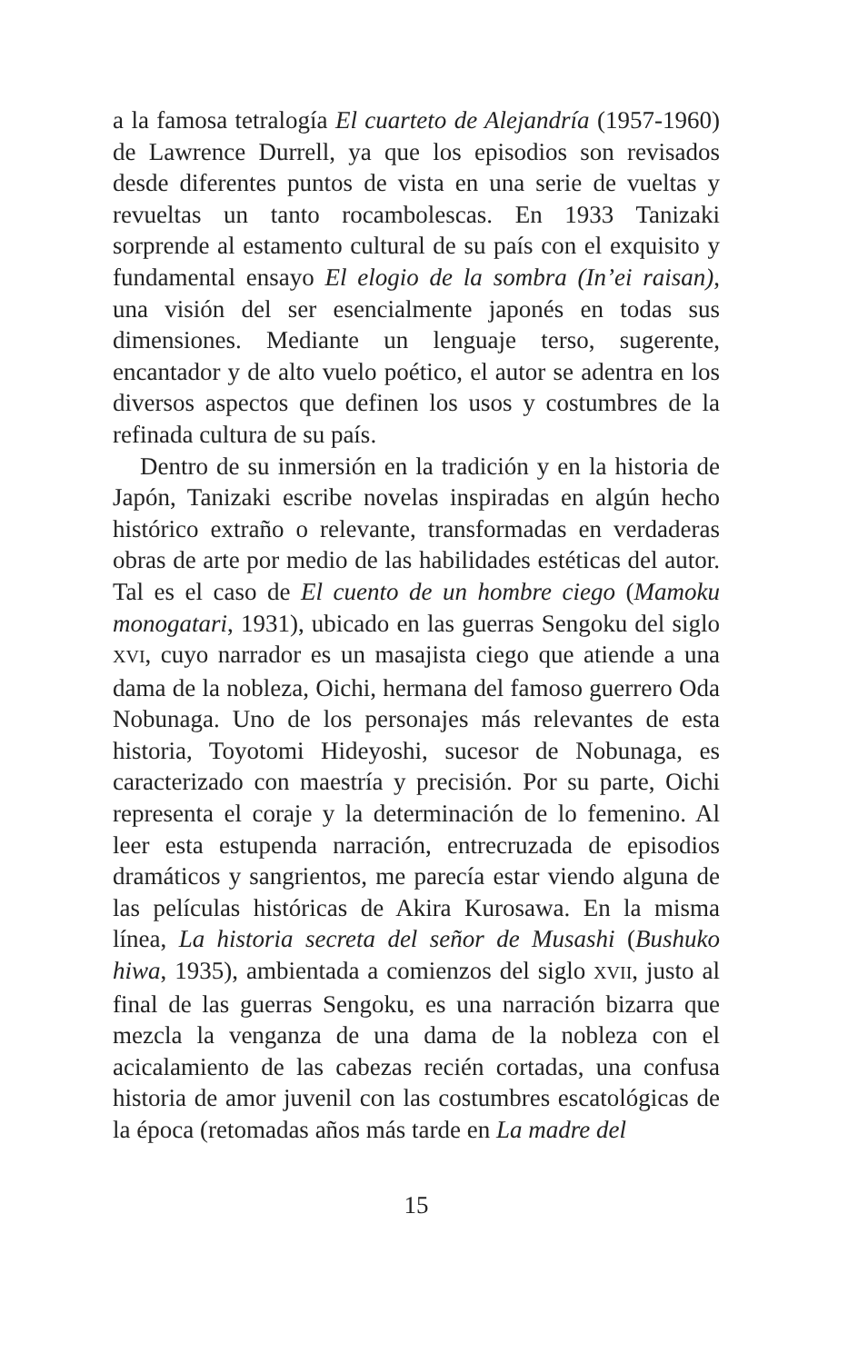a la famosa tetralogía El cuarteto de Alejandría (1957-1960) de Lawrence Durrell, ya que los episodios son revisados desde diferentes puntos de vista en una serie de vueltas y revueltas un tanto rocambolescas. En 1933 Tanizaki sorprende al estamento cultural de su país con el exquisito y fundamental ensayo El elogio de la sombra (In’ei raisan), una visión del ser esencialmente japonés en todas sus dimensiones. Mediante un lenguaje terso, sugerente, encantador y de alto vuelo poético, el autor se adentra en los diversos aspectos que definen los usos y costumbres de la refinada cultura de su país.
Dentro de su inmersión en la tradición y en la historia de Japón, Tanizaki escribe novelas inspiradas en algún hecho histórico extraño o relevante, transformadas en verdaderas obras de arte por medio de las habilidades estéticas del autor. Tal es el caso de El cuento de un hombre ciego (Mamoku monogatari, 1931), ubicado en las guerras Sengoku del siglo XVI, cuyo narrador es un masajista ciego que atiende a una dama de la nobleza, Oichi, hermana del famoso guerrero Oda Nobunaga. Uno de los personajes más relevantes de esta historia, Toyotomi Hideyoshi, sucesor de Nobunaga, es caracterizado con maestría y precisión. Por su parte, Oichi representa el coraje y la determinación de lo femenino. Al leer esta estupenda narración, entrecruzada de episodios dramáticos y sangrientos, me parecía estar viendo alguna de las películas históricas de Akira Kurosawa. En la misma línea, La historia secreta del señor de Musashi (Bushuko hiwa, 1935), ambientada a comienzos del siglo XVII, justo al final de las guerras Sengoku, es una narración bizarra que mezcla la venganza de una dama de la nobleza con el acicalamiento de las cabezas recién cortadas, una confusa historia de amor juvenil con las costumbres escatológicas de la época (retomadas años más tarde en La madre del
15